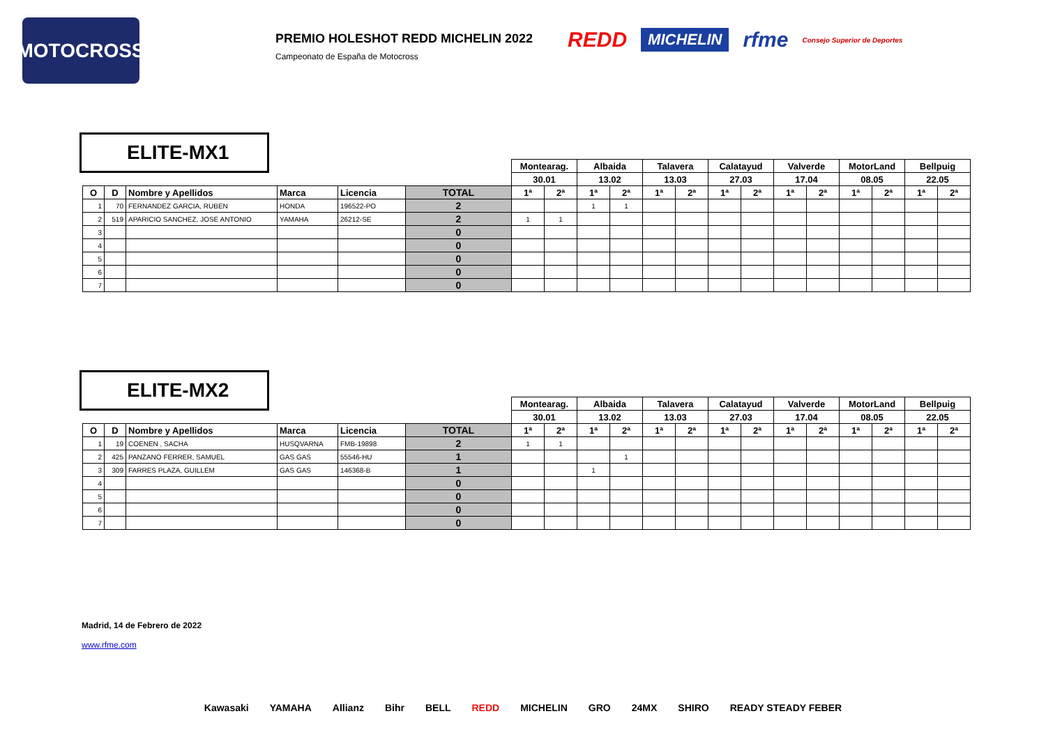MOTOCROSS
PREMIO HOLESHOT REDD MICHELIN 2022
Campeonato de España de Motocross
REDD MICHELIN rfme Consejo Superior de Deportes
ELITE-MX1
| | | | | | | Montearag. | | Albaida | | Talavera | | Calatayud | | Valverde | | MotorLand | | Bellpuig | |
| | | | | | | 30.01 | | 13.02 | | 13.03 | | 27.03 | | 17.04 | | 08.05 | | 22.05 | |
| O | D | Nombre y Apellidos | Marca | Licencia | TOTAL | 1ª | 2ª | 1ª | 2ª | 1ª | 2ª | 1ª | 2ª | 1ª | 2ª | 1ª | 2ª | 1ª | 2ª |
| 1 | 70 | FERNANDEZ GARCIA, RUBEN | HONDA | 196522-PO | 2 | | | 1 | 1 | | | | | | | | | | |
| 2 | 519 | APARICIO SANCHEZ, JOSE ANTONIO | YAMAHA | 26212-SE | 2 | 1 | 1 | | | | | | | | | | | | |
| 3 | | | | | 0 | | | | | | | | | | | | | | |
| 4 | | | | | 0 | | | | | | | | | | | | | | |
| 5 | | | | | 0 | | | | | | | | | | | | | | |
| 6 | | | | | 0 | | | | | | | | | | | | | | |
| 7 | | | | | 0 | | | | | | | | | | | | | | |
ELITE-MX2
| | | | | | | Montearag. | | Albaida | | Talavera | | Calatayud | | Valverde | | MotorLand | | Bellpuig | |
| | | | | | | 30.01 | | 13.02 | | 13.03 | | 27.03 | | 17.04 | | 08.05 | | 22.05 | |
| O | D | Nombre y Apellidos | Marca | Licencia | TOTAL | 1ª | 2ª | 1ª | 2ª | 1ª | 2ª | 1ª | 2ª | 1ª | 2ª | 1ª | 2ª | 1ª | 2ª |
| 1 | 19 | COENEN , SACHA | HUSQVARNA | FMB-19898 | 2 | 1 | 1 | | | | | | | | | | | | |
| 2 | 425 | PANZANO FERRER, SAMUEL | GAS GAS | 55546-HU | 1 | | | | 1 | | | | | | | | | | |
| 3 | 309 | FARRES PLAZA, GUILLEM | GAS GAS | 146368-B | 1 | | | 1 | | | | | | | | | | | |
| 4 | | | | | 0 | | | | | | | | | | | | | | |
| 5 | | | | | 0 | | | | | | | | | | | | | | |
| 6 | | | | | 0 | | | | | | | | | | | | | | |
| 7 | | | | | 0 | | | | | | | | | | | | | | |
Madrid, 14 de Febrero de 2022
www.rfme.com
Kawasaki YAMAHA Allianz Bihr BELL REDD MICHELIN GRO 24MX SHIRO READY STEADY FEBER